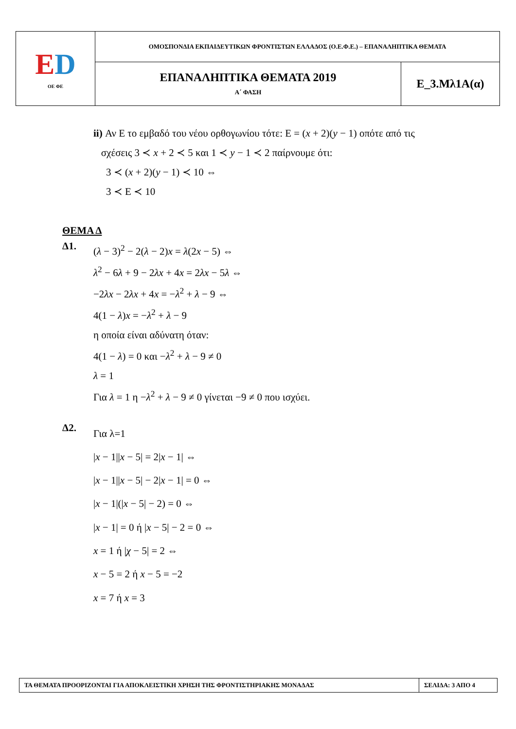| E D ΟΕ ΦΕ | ΟΜΟΣΠΟΝΔΙΑ ΕΚΠΑΙΔΕΥΤΙΚΩΝ ΦΡΟΝΤΙΣΤΩΝ ΕΛΛΑΔΟΣ (Ο.Ε.Φ.Ε.) – ΕΠΑΝΑΛΗΠΤΙΚΑ ΘΕΜΑΤΑ | |
| | ΕΠΑΝΑΛΗΠΤΙΚΑ ΘΕΜΑΤΑ 2019 Α΄ ΦΑΣΗ | Ε_3.Μλ1Α(α) |
ii) Αν Ε το εμβαδό του νέου ορθογωνίου τότε: Ε = (x + 2)(y − 1) οπότε από τις
σχέσεις 3 ≺ x + 2 ≺ 5 και 1 ≺ y − 1 ≺ 2 παίρνουμε ότι:
3 ≺ (x + 2)(y − 1) ≺ 10 ⇔
3 ≺ Ε ≺ 10
ΘΕΜΑ Δ
Δ1.
(λ − 3)<sup>2</sup> − 2(λ − 2)x = λ(2x − 5) ⇔
λ<sup>2</sup> − 6λ + 9 − 2λx + 4x = 2λx − 5λ ⇔
−2λx − 2λx + 4x = −λ<sup>2</sup> + λ − 9 ⇔
4(1 − λ)x = −λ<sup>2</sup> + λ − 9
η οποία είναι αδύνατη όταν:
4(1 − λ) = 0 και −λ<sup>2</sup> + λ − 9 ≠ 0
λ = 1
Για λ = 1 η −λ<sup>2</sup> + λ − 9 ≠ 0 γίνεται −9 ≠ 0 που ισχύει.
Δ2.
Για λ=1
|x − 1||x − 5| = 2|x − 1| ⇔
|x − 1||x − 5| − 2|x − 1| = 0 ⇔
|x − 1|(|x − 5| − 2) = 0 ⇔
|x − 1| = 0 ή |x − 5| − 2 = 0 ⇔
x = 1 ή |χ − 5| = 2 ⇔
x − 5 = 2 ή x − 5 = −2
x = 7 ή x = 3
| ΤΑ ΘΕΜΑΤΑ ΠΡΟΟΡΙΖΟΝΤΑΙ ΓΙΑ ΑΠΟΚΛΕΙΣΤΙΚΗ ΧΡΗΣΗ ΤΗΣ ΦΡΟΝΤΙΣΤΗΡΙΑΚΗΣ ΜΟΝΑΔΑΣ | ΣΕΛΙΔΑ: 3 ΑΠΟ 4 |